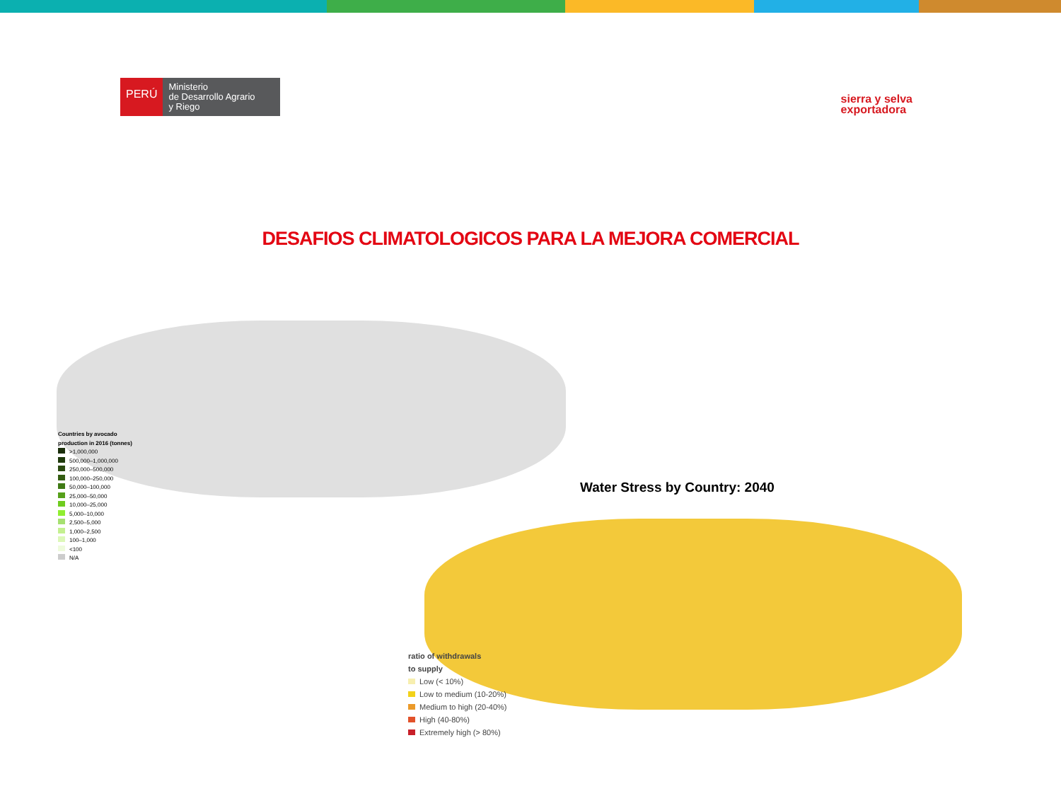PERÚ
Ministerio
de Desarrollo Agrario
y Riego
sierra y selva
exportadora
DESAFIOS CLIMATOLOGICOS PARA LA MEJORA COMERCIAL
Countries by avocado
production in 2016 (tonnes)
>1,000,000
500,000–1,000,000
250,000–500,000
100,000–250,000
50,000–100,000
25,000–50,000
10,000–25,000
5,000–10,000
2,500–5,000
1,000–2,500
100–1,000
<100
N/A
Water Stress by Country: 2040
ratio of withdrawals
to supply
Low (< 10%)
Low to medium (10-20%)
Medium to high (20-40%)
High (40-80%)
Extremely high (> 80%)